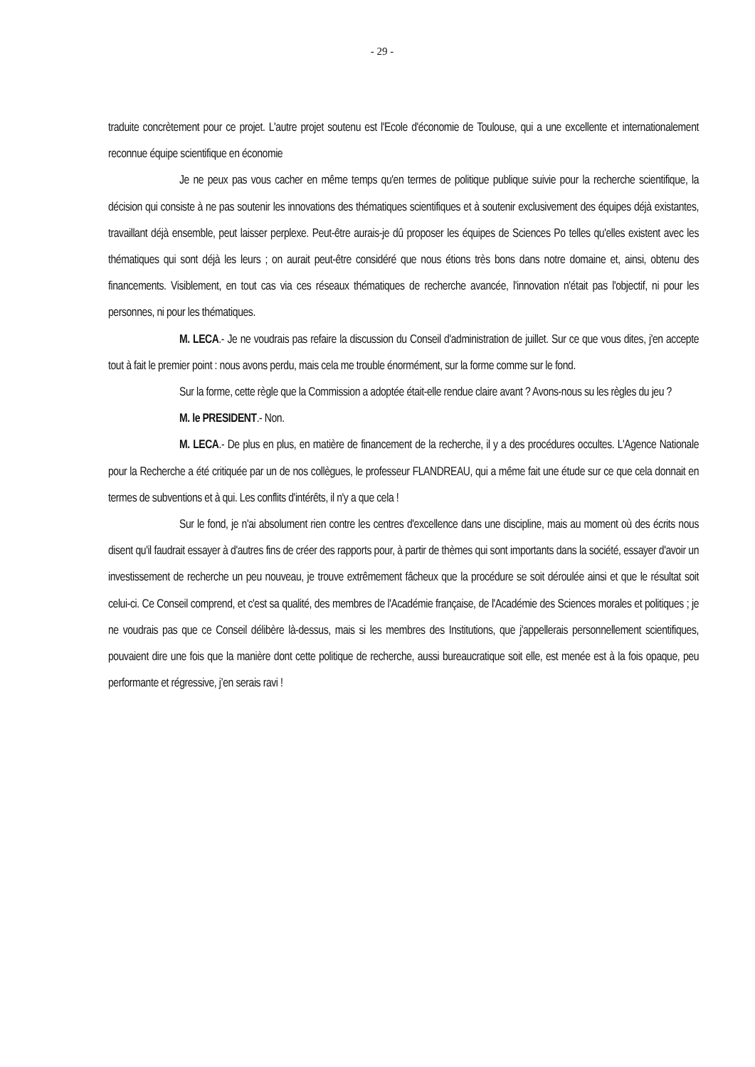- 29 -
traduite concrètement pour ce projet. L'autre projet soutenu est l'Ecole d'économie de Toulouse, qui a une excellente et internationalement reconnue équipe scientifique en économie
Je ne peux pas vous cacher en même temps qu'en termes de politique publique suivie pour la recherche scientifique, la décision qui consiste à ne pas soutenir les innovations des thématiques scientifiques et à soutenir exclusivement des équipes déjà existantes, travaillant déjà ensemble, peut laisser perplexe. Peut-être aurais-je dû proposer les équipes de Sciences Po telles qu'elles existent avec les thématiques qui sont déjà les leurs ; on aurait peut-être considéré que nous étions très bons dans notre domaine et, ainsi, obtenu des financements. Visiblement, en tout cas via ces réseaux thématiques de recherche avancée, l'innovation n'était pas l'objectif, ni pour les personnes, ni pour les thématiques.
M. LECA.- Je ne voudrais pas refaire la discussion du Conseil d'administration de juillet. Sur ce que vous dites, j'en accepte tout à fait le premier point : nous avons perdu, mais cela me trouble énormément, sur la forme comme sur le fond.
Sur la forme, cette règle que la Commission a adoptée était-elle rendue claire avant ? Avons-nous su les règles du jeu ?
M. le PRESIDENT.- Non.
M. LECA.- De plus en plus, en matière de financement de la recherche, il y a des procédures occultes. L'Agence Nationale pour la Recherche a été critiquée par un de nos collègues, le professeur FLANDREAU, qui a même fait une étude sur ce que cela donnait en termes de subventions et à qui. Les conflits d'intérêts, il n'y a que cela !
Sur le fond, je n'ai absolument rien contre les centres d'excellence dans une discipline, mais au moment où des écrits nous disent qu'il faudrait essayer à d'autres fins de créer des rapports pour, à partir de thèmes qui sont importants dans la société, essayer d'avoir un investissement de recherche un peu nouveau, je trouve extrêmement fâcheux que la procédure se soit déroulée ainsi et que le résultat soit celui-ci. Ce Conseil comprend, et c'est sa qualité, des membres de l'Académie française, de l'Académie des Sciences morales et politiques ; je ne voudrais pas que ce Conseil délibère là-dessus, mais si les membres des Institutions, que j'appellerais personnellement scientifiques, pouvaient dire une fois que la manière dont cette politique de recherche, aussi bureaucratique soit elle, est menée est à la fois opaque, peu performante et régressive, j’en serais ravi !